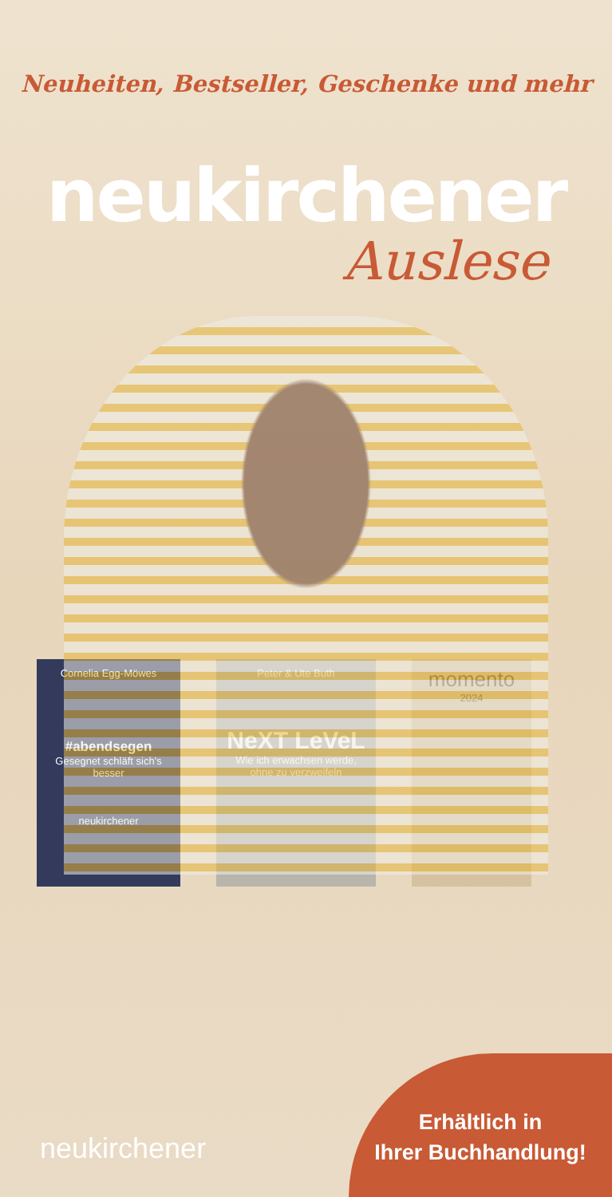Neuheiten, Bestseller, Geschenke und mehr
neukirchener
Auslese
Cornelia Egg-Möwes
#abendsegen
Gesegnet schläft sich's besser
neukirchener
Peter & Ute Buth
NeXT LeVeL
Wie ich erwachsen werde, ohne zu verzweifeln
momento
2024
neukirchener
Erhältlich in
Ihrer Buchhandlung!